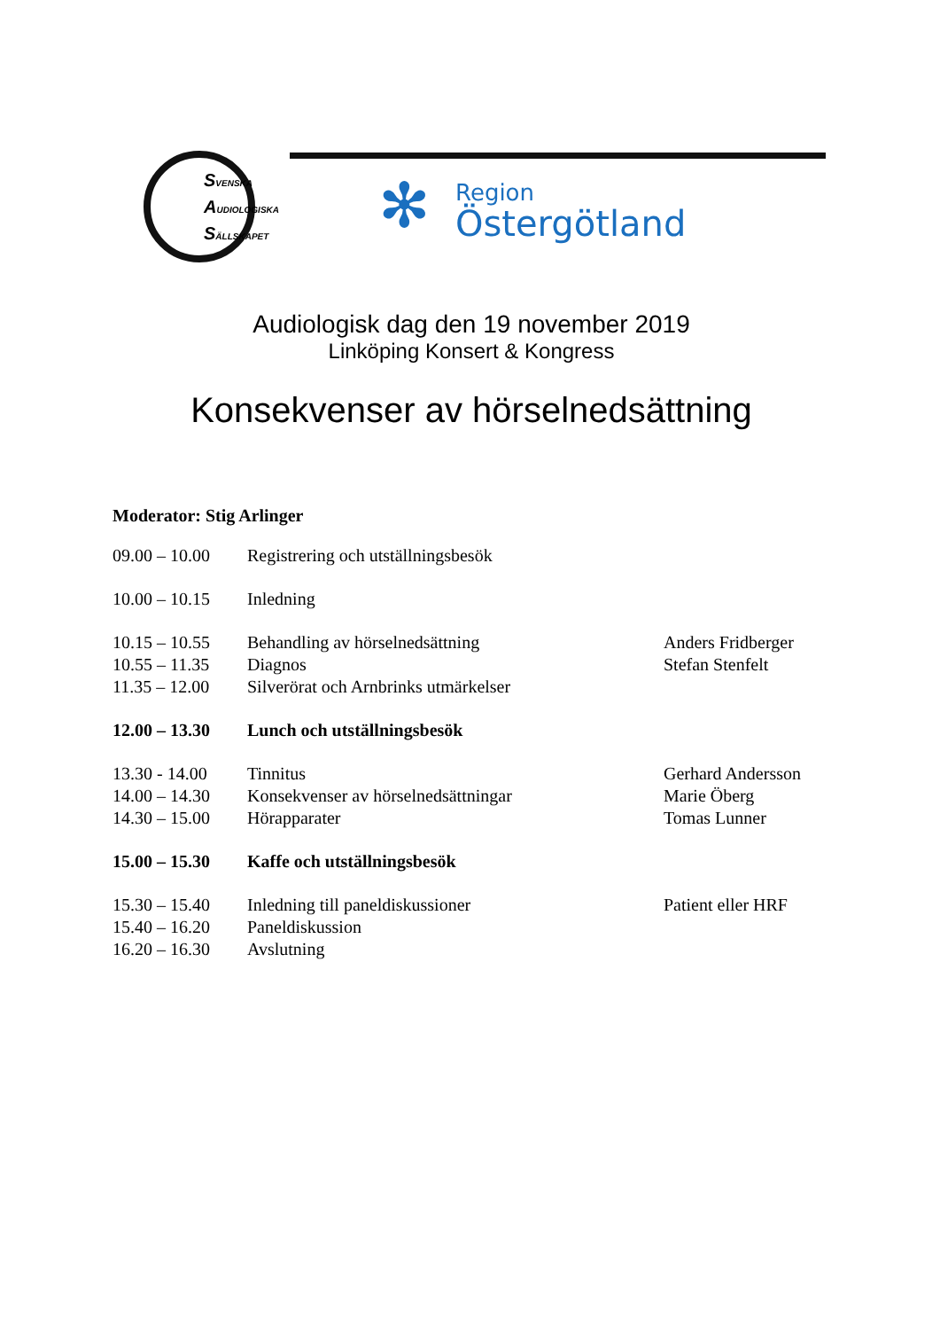SVENSKA
AUDIOLOGISKA
SÄLLSKAPET
✻
Region
Östergötland
Audiologisk dag den 19 november 2019
Linköping Konsert & Kongress
Konsekvenser av hörselnedsättning
Moderator: Stig Arlinger
| 09.00 – 10.00 | Registrering och utställningsbesök | |
| 10.00 – 10.15 | Inledning | |
| 10.15 – 10.55 | Behandling av hörselnedsättning | Anders Fridberger |
| 10.55 – 11.35 | Diagnos | Stefan Stenfelt |
| 11.35 – 12.00 | Silverörat och Arnbrinks utmärkelser | |
| 12.00 – 13.30 | Lunch och utställningsbesök | |
| 13.30 - 14.00 | Tinnitus | Gerhard Andersson |
| 14.00 – 14.30 | Konsekvenser av hörselnedsättningar | Marie Öberg |
| 14.30 – 15.00 | Hörapparater | Tomas Lunner |
| 15.00 – 15.30 | Kaffe och utställningsbesök | |
| 15.30 – 15.40 | Inledning till paneldiskussioner | Patient eller HRF |
| 15.40 – 16.20 | Paneldiskussion | |
| 16.20 – 16.30 | Avslutning | |